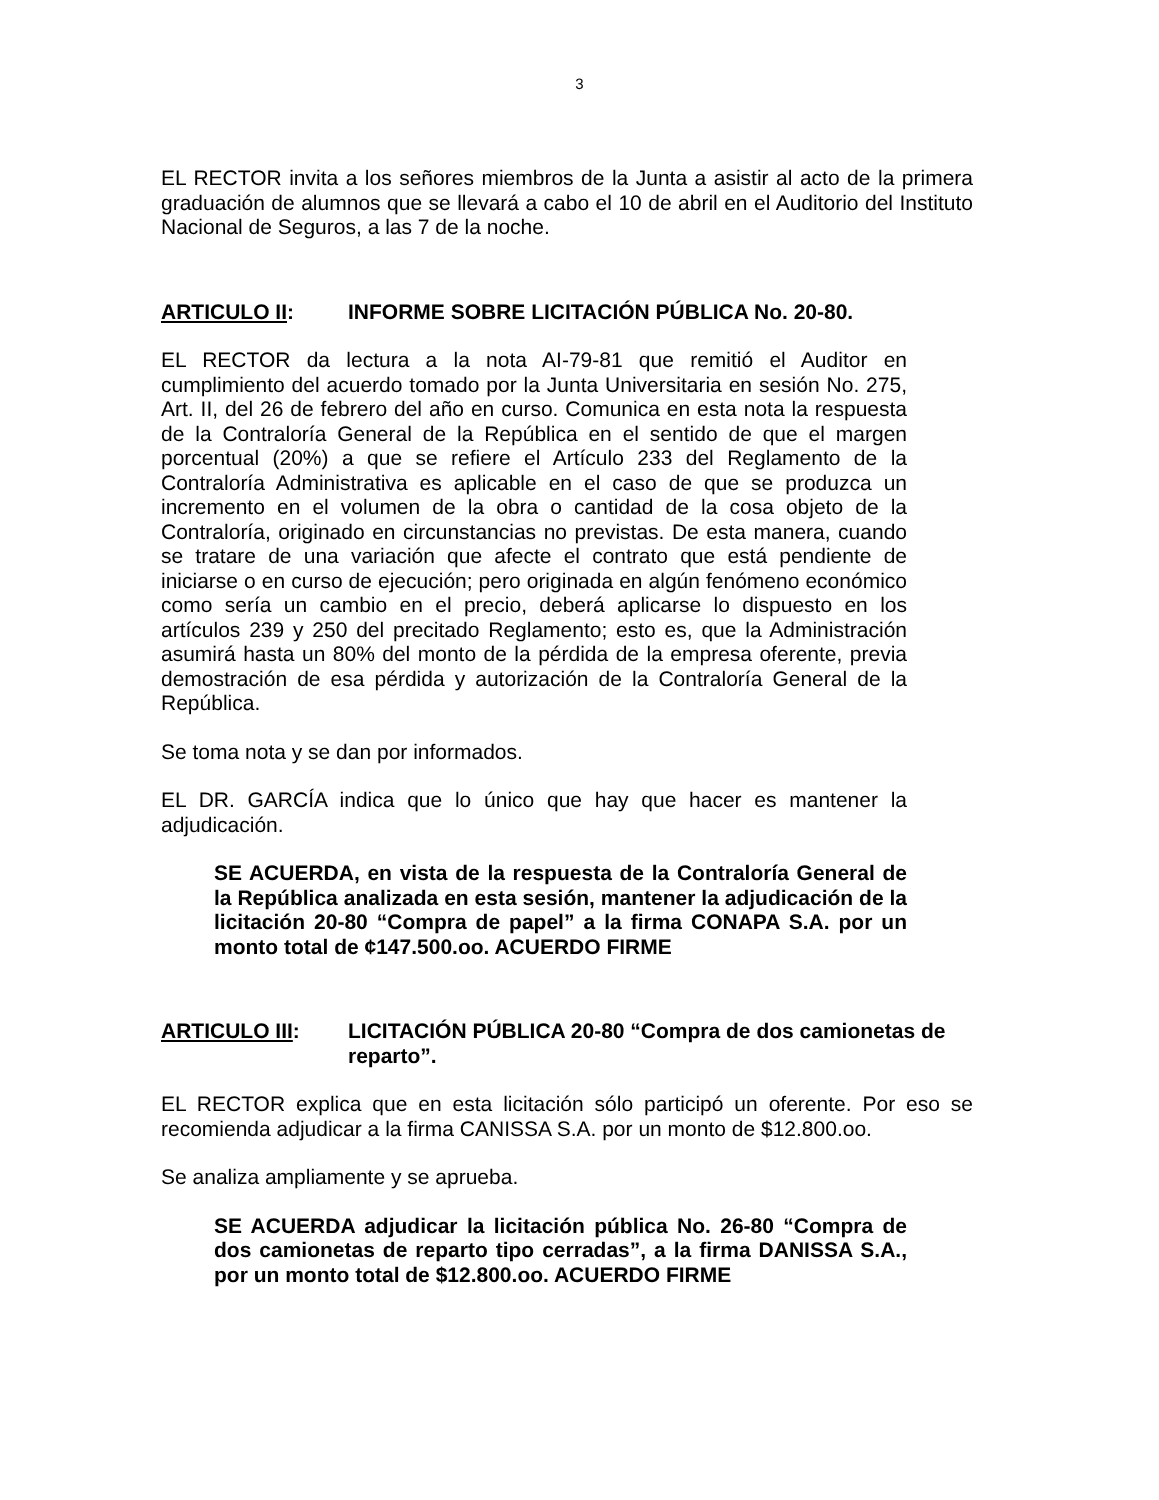3
EL RECTOR invita a los señores miembros de la Junta a asistir al acto de la primera graduación de alumnos que se llevará a cabo el 10 de abril en el Auditorio del Instituto Nacional de Seguros, a las 7 de la noche.
ARTICULO II: INFORME SOBRE LICITACIÓN PÚBLICA No. 20-80.
EL RECTOR da lectura a la nota AI-79-81 que remitió el Auditor en cumplimiento del acuerdo tomado por la Junta Universitaria en sesión No. 275, Art. II, del 26 de febrero del año en curso. Comunica en esta nota la respuesta de la Contraloría General de la República en el sentido de que el margen porcentual (20%) a que se refiere el Artículo 233 del Reglamento de la Contraloría Administrativa es aplicable en el caso de que se produzca un incremento en el volumen de la obra o cantidad de la cosa objeto de la Contraloría, originado en circunstancias no previstas. De esta manera, cuando se tratare de una variación que afecte el contrato que está pendiente de iniciarse o en curso de ejecución; pero originada en algún fenómeno económico como sería un cambio en el precio, deberá aplicarse lo dispuesto en los artículos 239 y 250 del precitado Reglamento; esto es, que la Administración asumirá hasta un 80% del monto de la pérdida de la empresa oferente, previa demostración de esa pérdida y autorización de la Contraloría General de la República.
Se toma nota y se dan por informados.
EL DR. GARCÍA indica que lo único que hay que hacer es mantener la adjudicación.
SE ACUERDA, en vista de la respuesta de la Contraloría General de la República analizada en esta sesión, mantener la adjudicación de la licitación 20-80 “Compra de papel” a la firma CONAPA S.A. por un monto total de ¢147.500.oo. ACUERDO FIRME
ARTICULO III: LICITACIÓN PÚBLICA 20-80 “Compra de dos camionetas de reparto”.
EL RECTOR explica que en esta licitación sólo participó un oferente. Por eso se recomienda adjudicar a la firma CANISSA S.A. por un monto de $12.800.oo.
Se analiza ampliamente y se aprueba.
SE ACUERDA adjudicar la licitación pública No. 26-80 “Compra de dos camionetas de reparto tipo cerradas”, a la firma DANISSA S.A., por un monto total de $12.800.oo. ACUERDO FIRME